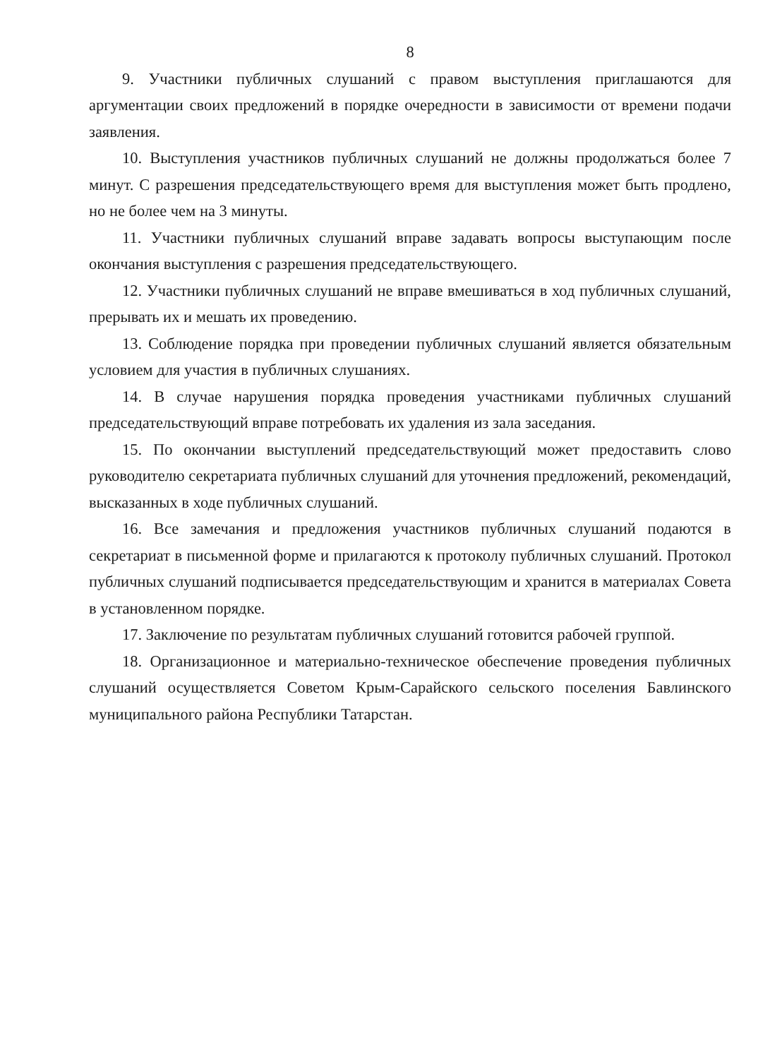8
9. Участники публичных слушаний с правом выступления приглашаются для аргументации своих предложений в порядке очередности в зависимости от времени подачи заявления.
10. Выступления участников публичных слушаний не должны продолжаться более 7 минут. С разрешения председательствующего время для выступления может быть продлено, но не более чем на 3 минуты.
11. Участники публичных слушаний вправе задавать вопросы выступающим после окончания выступления с разрешения председательствующего.
12. Участники публичных слушаний не вправе вмешиваться в ход публичных слушаний, прерывать их и мешать их проведению.
13. Соблюдение порядка при проведении публичных слушаний является обязательным условием для участия в публичных слушаниях.
14. В случае нарушения порядка проведения участниками публичных слушаний председательствующий вправе потребовать их удаления из зала заседания.
15. По окончании выступлений председательствующий может предоставить слово руководителю секретариата публичных слушаний для уточнения предложений, рекомендаций, высказанных в ходе публичных слушаний.
16. Все замечания и предложения участников публичных слушаний подаются в секретариат в письменной форме и прилагаются к протоколу публичных слушаний. Протокол публичных слушаний подписывается председательствующим и хранится в материалах Совета в установленном порядке.
17. Заключение по результатам публичных слушаний готовится рабочей группой.
18. Организационное и материально-техническое обеспечение проведения публичных слушаний осуществляется Советом Крым-Сарайского сельского поселения Бавлинского муниципального района Республики Татарстан.